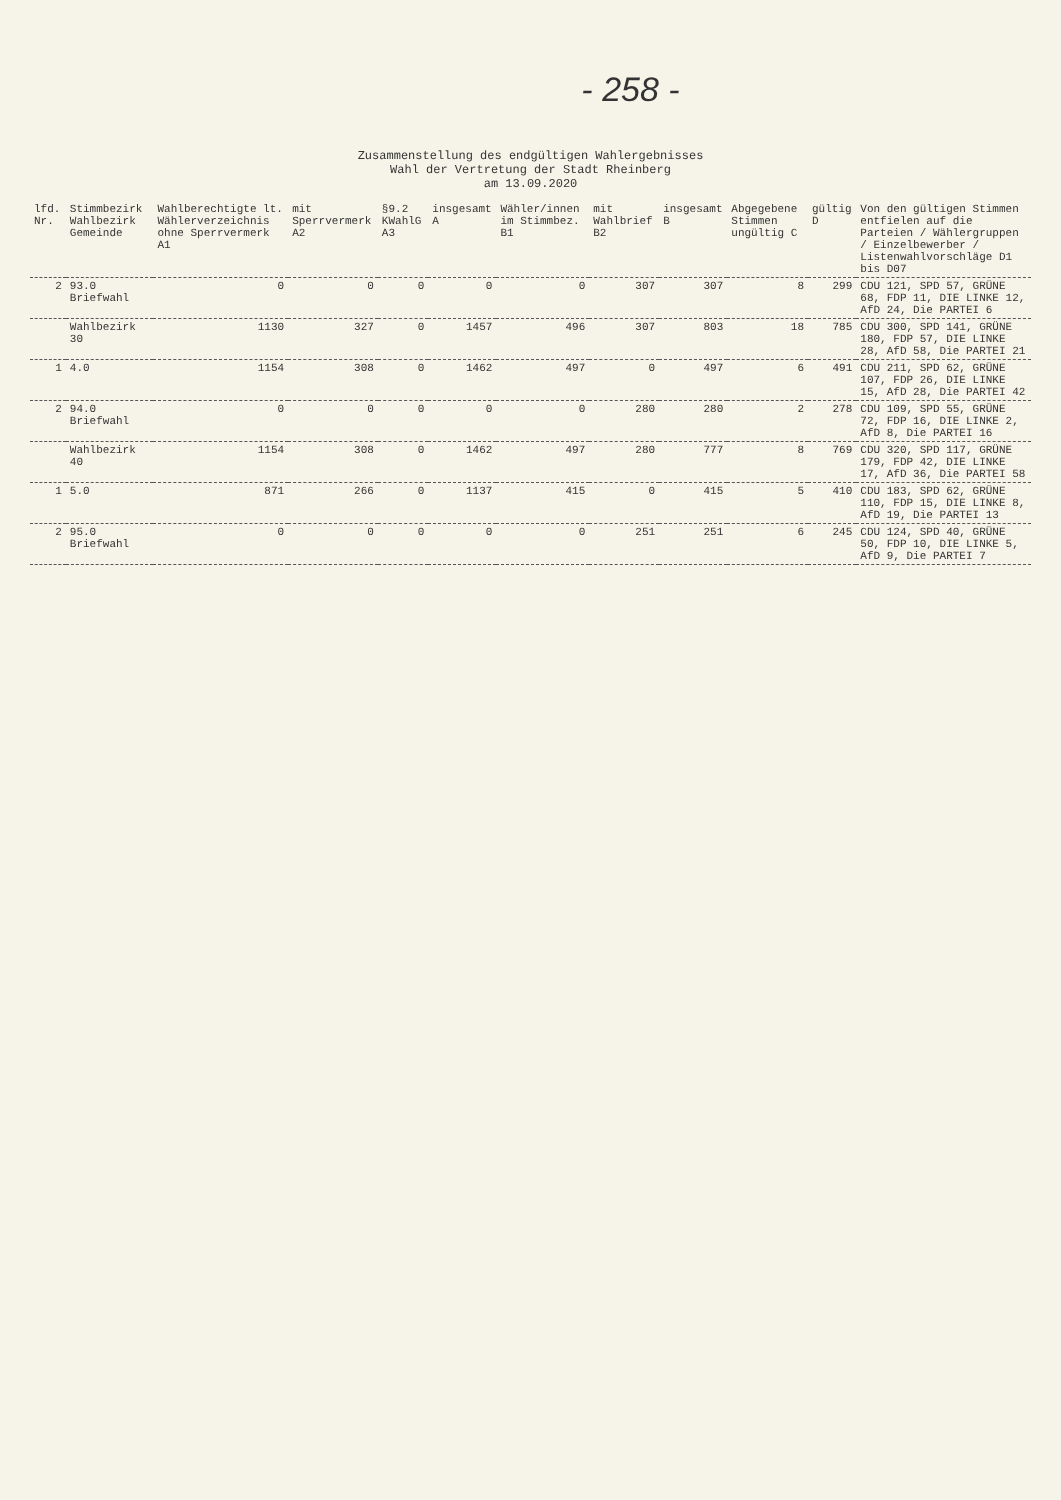- 258 -
Zusammenstellung des endgültigen Wahlergebnisses
Wahl der Vertretung der Stadt Rheinberg
am 13.09.2020
| lfd. Nr. | Stimmbezirk Wahlbezirk Gemeinde | Wahlberechtigte lt. Wählerverzeichnis ohne Sperrvermerk A1 | mit Sperrvermerk A2 | §9.2 KWahlG A3 | insgesamt A | Wähler/innen im Stimmbez. B1 | mit Wahlbrief B2 | insgesamt B | Abgegebene Stimmen ungültig C | gültig D | Von den gültigen Stimmen entfielen auf die Parteien / Wählergruppen / Einzelbewerber / Listenwahlvorschläge D1 bis D07 |
| --- | --- | --- | --- | --- | --- | --- | --- | --- | --- | --- | --- |
| 2 | 93.0 Briefwahl | 0 | 0 | 0 | 0 | 0 | 307 | 307 | 8 | 299 | CDU 121, SPD 57, GRÜNE 68, FDP 11, DIE LINKE 12, AfD 24, Die PARTEI 6 |
| | Wahlbezirk 30 | 1130 | 327 | 0 | 1457 | 496 | 307 | 803 | 18 | 785 | CDU 300, SPD 141, GRÜNE 180, FDP 57, DIE LINKE 28, AfD 58, Die PARTEI 21 |
| 1 | 4.0 | 1154 | 308 | 0 | 1462 | 497 | 0 | 497 | 6 | 491 | CDU 211, SPD 62, GRÜNE 107, FDP 26, DIE LINKE 15, AfD 28, Die PARTEI 42 |
| 2 | 94.0 Briefwahl | 0 | 0 | 0 | 0 | 0 | 280 | 280 | 2 | 278 | CDU 109, SPD 55, GRÜNE 72, FDP 16, DIE LINKE 2, AfD 8, Die PARTEI 16 |
| | Wahlbezirk 40 | 1154 | 308 | 0 | 1462 | 497 | 280 | 777 | 8 | 769 | CDU 320, SPD 117, GRÜNE 179, FDP 42, DIE LINKE 17, AfD 36, Die PARTEI 58 |
| 1 | 5.0 | 871 | 266 | 0 | 1137 | 415 | 0 | 415 | 5 | 410 | CDU 183, SPD 62, GRÜNE 110, FDP 15, DIE LINKE 8, AfD 19, Die PARTEI 13 |
| 2 | 95.0 Briefwahl | 0 | 0 | 0 | 0 | 0 | 251 | 251 | 6 | 245 | CDU 124, SPD 40, GRÜNE 50, FDP 10, DIE LINKE 5, AfD 9, Die PARTEI 7 |